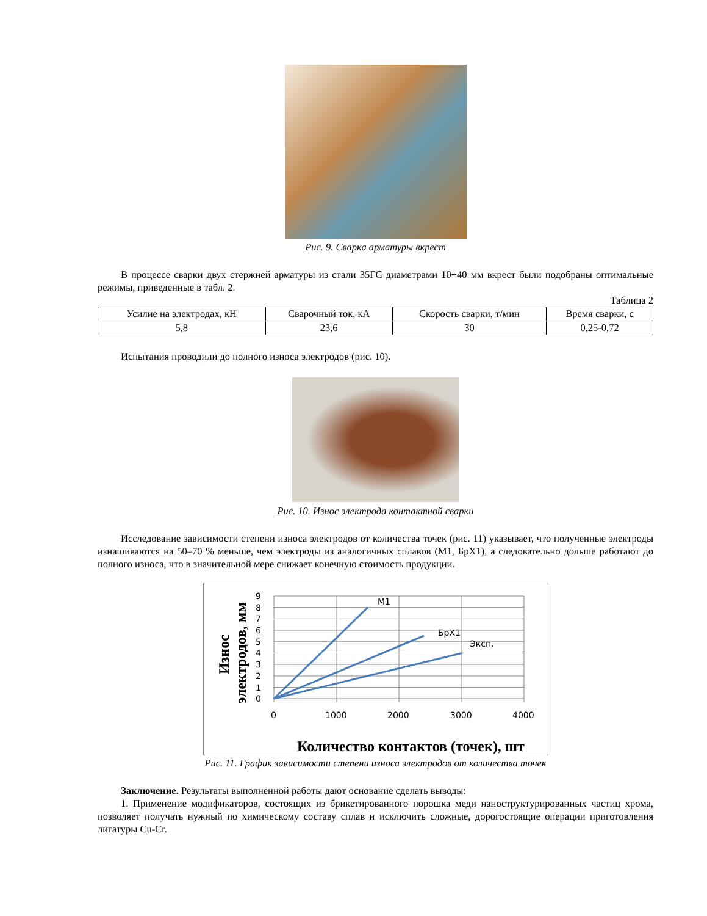Рис. 9. Сварка арматуры вкрест
В процессе сварки двух стержней арматуры из стали 35ГС диаметрами 10+40 мм вкрест были подобраны оптимальные режимы, приведенные в табл. 2.
Таблица 2
| Усилие на электродах, кН | Сварочный ток, кА | Скорость сварки, т/мин | Время сварки, с |
| 5,8 | 23,6 | 30 | 0,25-0,72 |
Испытания проводили до полного износа электродов (рис. 10).
Рис. 10. Износ электрода контактной сварки
Исследование зависимости степени износа электродов от количества точек (рис. 11) указывает, что полученные электроды изнашиваются на 50–70 % меньше, чем электроды из аналогичных сплавов (М1, БрХ1), а следовательно дольше работают до полного износа, что в значительной мере снижает конечную стоимость продукции.
9
8
7
6
5
4
3
2
1
0
0
1000
2000
3000
4000
M1
БрХ1
Эксп.
Износ
электродов, мм
Количество контактов (точек), шт
Рис. 11. График зависимости степени износа электродов от количества точек
Заключение. Результаты выполненной работы дают основание сделать выводы:
1. Применение модификаторов, состоящих из брикетированного порошка меди наноструктурированных частиц хрома, позволяет получать нужный по химическому составу сплав и исключить сложные, дорогостоящие операции приготовления лигатуры Cu-Cr.